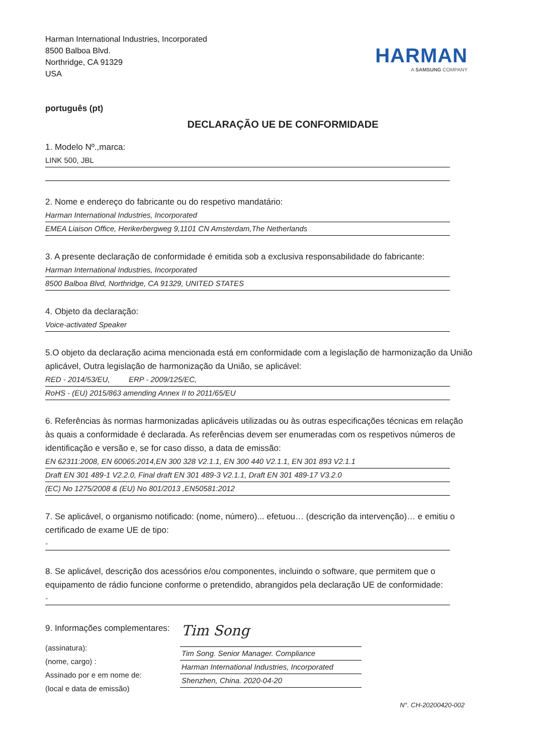Harman International Industries, Incorporated
8500 Balboa Blvd.
Northridge, CA 91329
USA
HARMAN
A SAMSUNG COMPANY
português (pt)
DECLARAÇÃO UE DE CONFORMIDADE
1. Modelo Nº.,marca:
LINK 500, JBL
2. Nome e endereço do fabricante ou do respetivo mandatário:
Harman International Industries, Incorporated
EMEA Liaison Office, Herikerbergweg 9,1101 CN Amsterdam,The Netherlands
3. A presente declaração de conformidade é emitida sob a exclusiva responsabilidade do fabricante:
Harman International Industries, Incorporated
8500 Balboa Blvd, Northridge, CA 91329, UNITED STATES
4. Objeto da declaração:
Voice-activated Speaker
5.O objeto da declaração acima mencionada está em conformidade com a legislação de harmonização da União aplicável, Outra legislação de harmonização da União, se aplicável:
RED - 2014/53/EU, ERP - 2009/125/EC,
RoHS - (EU) 2015/863 amending Annex II to 2011/65/EU
6. Referências às normas harmonizadas aplicáveis utilizadas ou às outras especificações técnicas em relação às quais a conformidade é declarada. As referências devem ser enumeradas com os respetivos números de identificação e versão e, se for caso disso, a data de emissão:
EN 62311:2008, EN 60065:2014,EN 300 328 V2.1.1, EN 300 440 V2.1.1, EN 301 893 V2.1.1
Draft EN 301 489-1 V2.2.0, Final draft EN 301 489-3 V2.1.1, Draft EN 301 489-17 V3.2.0
(EC) No 1275/2008 & (EU) No 801/2013 ,EN50581:2012
7. Se aplicável, o organismo notificado: (nome, número)... efetuou… (descrição da intervenção)… e emitiu o certificado de exame UE de tipo:
-
8. Se aplicável, descrição dos acessórios e/ou componentes, incluindo o software, que permitem que o equipamento de rádio funcione conforme o pretendido, abrangidos pela declaração UE de conformidade:
-
9. Informações complementares:
(assinatura):
(nome, cargo) :
Assinado por e em nome de:
(local e data de emissão)
Tim Song
Tim Song. Senior Manager. Compliance
Harman International Industries, Incorporated
Shenzhen, China. 2020-04-20
N°. CH-20200420-002